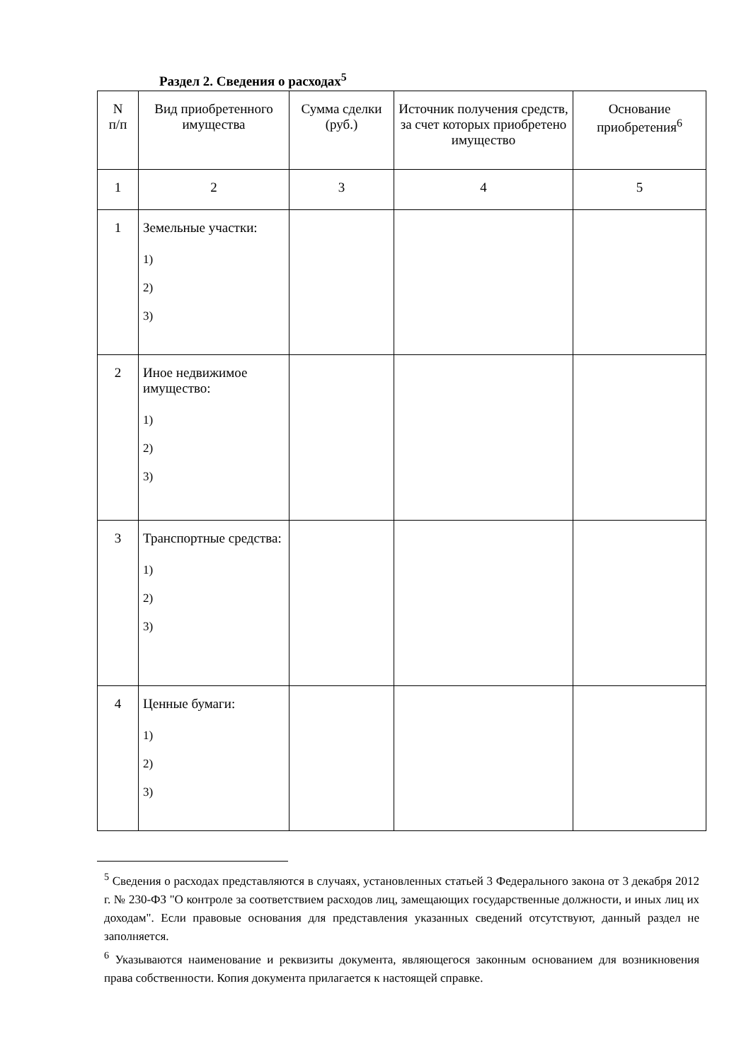Раздел 2. Сведения о расходах<sup>5</sup>
| N п/п | Вид приобретенного имущества | Сумма сделки (руб.) | Источник получения средств, за счет которых приобретено имущество | Основание приобретения<sup>6</sup> |
| 1 | 2 | 3 | 4 | 5 |
| 1 | Земельные участки: 1) 2) 3) | | | |
| 2 | Иное недвижимое имущество: 1) 2) 3) | | | |
| 3 | Транспортные средства: 1) 2) 3) | | | |
| 4 | Ценные бумаги: 1) 2) 3) | | | |
<sup>5</sup> Сведения о расходах представляются в случаях, установленных статьей 3 Федерального закона от 3 декабря 2012 г. № 230-ФЗ "О контроле за соответствием расходов лиц, замещающих государственные должности, и иных лиц их доходам". Если правовые основания для представления указанных сведений отсутствуют, данный раздел не заполняется.
<sup>6</sup> Указываются наименование и реквизиты документа, являющегося законным основанием для возникновения права собственности. Копия документа прилагается к настоящей справке.